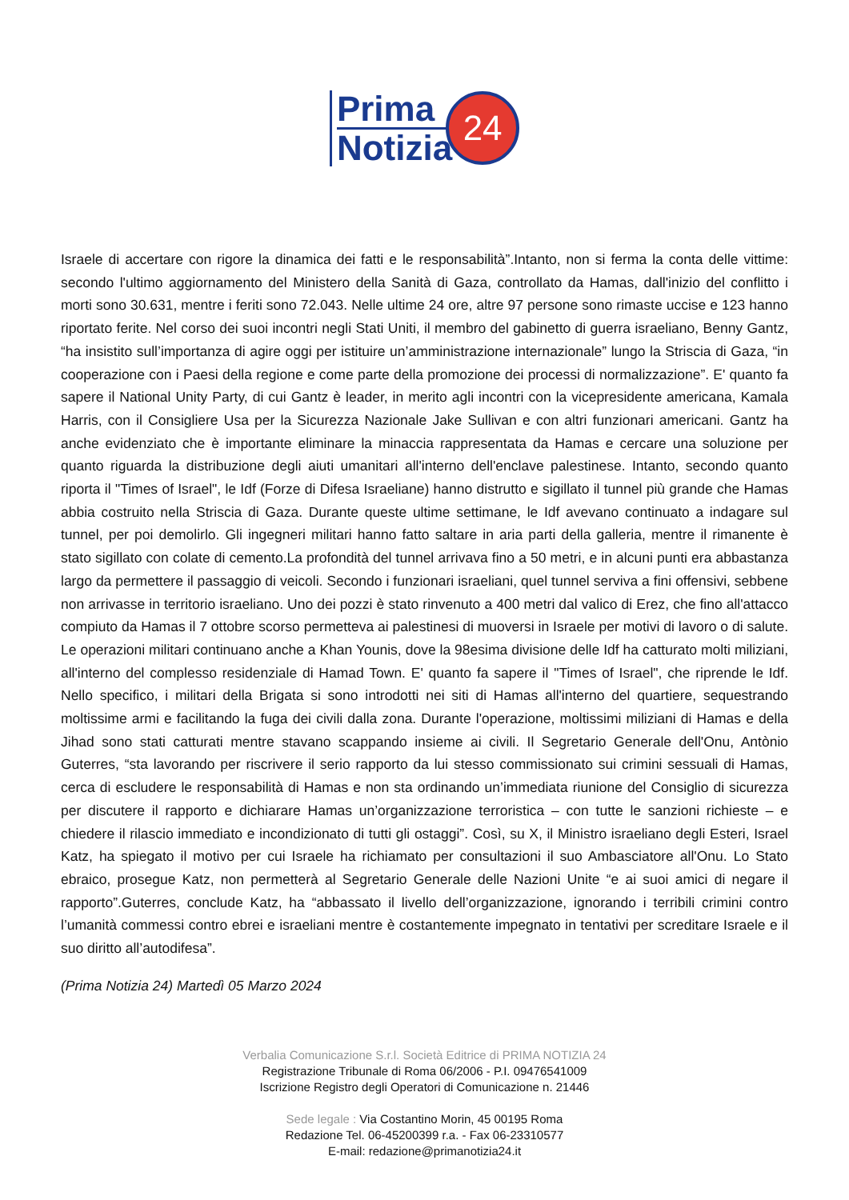Prima
Notizia
24
Israele di accertare con rigore la dinamica dei fatti e le responsabilità”.Intanto, non si ferma la conta delle vittime: secondo l'ultimo aggiornamento del Ministero della Sanità di Gaza, controllato da Hamas, dall'inizio del conflitto i morti sono 30.631, mentre i feriti sono 72.043. Nelle ultime 24 ore, altre 97 persone sono rimaste uccise e 123 hanno riportato ferite. Nel corso dei suoi incontri negli Stati Uniti, il membro del gabinetto di guerra israeliano, Benny Gantz, “ha insistito sull’importanza di agire oggi per istituire un’amministrazione internazionale” lungo la Striscia di Gaza, “in cooperazione con i Paesi della regione e come parte della promozione dei processi di normalizzazione”. E' quanto fa sapere il National Unity Party, di cui Gantz è leader, in merito agli incontri con la vicepresidente americana, Kamala Harris, con il Consigliere Usa per la Sicurezza Nazionale Jake Sullivan e con altri funzionari americani. Gantz ha anche evidenziato che è importante eliminare la minaccia rappresentata da Hamas e cercare una soluzione per quanto riguarda la distribuzione degli aiuti umanitari all'interno dell'enclave palestinese. Intanto, secondo quanto riporta il "Times of Israel", le Idf (Forze di Difesa Israeliane) hanno distrutto e sigillato il tunnel più grande che Hamas abbia costruito nella Striscia di Gaza. Durante queste ultime settimane, le Idf avevano continuato a indagare sul tunnel, per poi demolirlo. Gli ingegneri militari hanno fatto saltare in aria parti della galleria, mentre il rimanente è stato sigillato con colate di cemento.La profondità del tunnel arrivava fino a 50 metri, e in alcuni punti era abbastanza largo da permettere il passaggio di veicoli. Secondo i funzionari israeliani, quel tunnel serviva a fini offensivi, sebbene non arrivasse in territorio israeliano. Uno dei pozzi è stato rinvenuto a 400 metri dal valico di Erez, che fino all'attacco compiuto da Hamas il 7 ottobre scorso permetteva ai palestinesi di muoversi in Israele per motivi di lavoro o di salute. Le operazioni militari continuano anche a Khan Younis, dove la 98esima divisione delle Idf ha catturato molti miliziani, all'interno del complesso residenziale di Hamad Town. E' quanto fa sapere il "Times of Israel", che riprende le Idf. Nello specifico, i militari della Brigata si sono introdotti nei siti di Hamas all'interno del quartiere, sequestrando moltissime armi e facilitando la fuga dei civili dalla zona. Durante l'operazione, moltissimi miliziani di Hamas e della Jihad sono stati catturati mentre stavano scappando insieme ai civili. Il Segretario Generale dell'Onu, Antònio Guterres, “sta lavorando per riscrivere il serio rapporto da lui stesso commissionato sui crimini sessuali di Hamas, cerca di escludere le responsabilità di Hamas e non sta ordinando un’immediata riunione del Consiglio di sicurezza per discutere il rapporto e dichiarare Hamas un’organizzazione terroristica – con tutte le sanzioni richieste – e chiedere il rilascio immediato e incondizionato di tutti gli ostaggi”. Così, su X, il Ministro israeliano degli Esteri, Israel Katz, ha spiegato il motivo per cui Israele ha richiamato per consultazioni il suo Ambasciatore all'Onu. Lo Stato ebraico, prosegue Katz, non permetterà al Segretario Generale delle Nazioni Unite “e ai suoi amici di negare il rapporto”.Guterres, conclude Katz, ha “abbassato il livello dell’organizzazione, ignorando i terribili crimini contro l’umanità commessi contro ebrei e israeliani mentre è costantemente impegnato in tentativi per screditare Israele e il suo diritto all’autodifesa”.
(Prima Notizia 24) Martedì 05 Marzo 2024
Verbalia Comunicazione S.r.l. Società Editrice di PRIMA NOTIZIA 24
Registrazione Tribunale di Roma 06/2006 - P.I. 09476541009
Iscrizione Registro degli Operatori di Comunicazione n. 21446
Sede legale : Via Costantino Morin, 45 00195 Roma
Redazione Tel. 06-45200399 r.a. - Fax 06-23310577
E-mail: redazione@primanotizia24.it